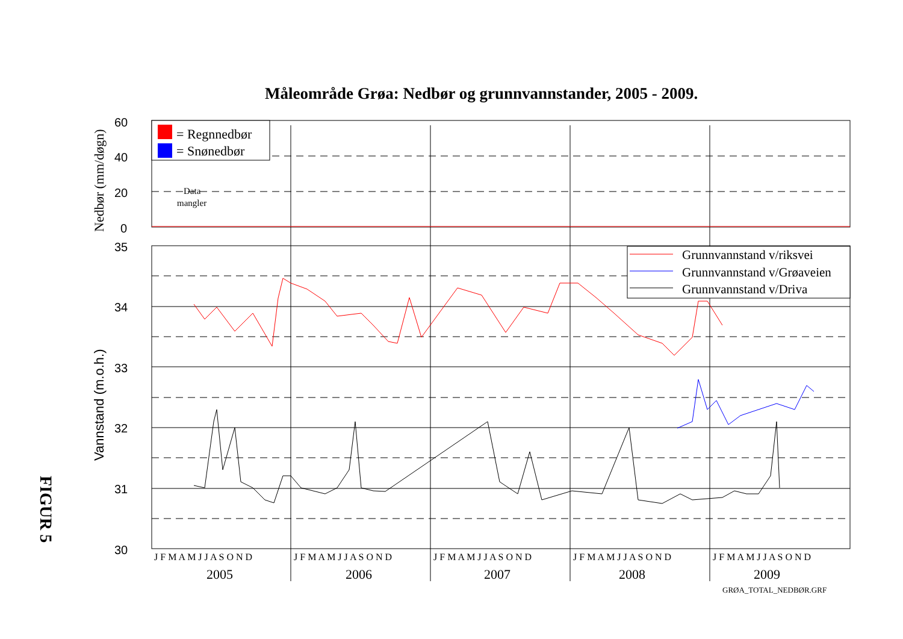Måleområde Grøa: Nedbør og grunnvannstander, 2005 - 2009.
FIGUR 5
60
40
20
0
35
34
33
32
31
30
Nedbør (mm/døgn)
Vannstand (m.o.h.)
= Regnnedbør
= Snønedbør
Data
mangler
Grunnvannstand v/riksvei
Grunnvannstand v/Grøaveien
Grunnvannstand v/Driva
J F M A M J J A S O N D
J F M A M J J A S O N D
J F M A M J J A S O N D
J F M A M J J A S O N D
J F M A M J J A S O N D
2005
2006
2007
2008
2009
GRØA_TOTAL_NEDBØR.GRF